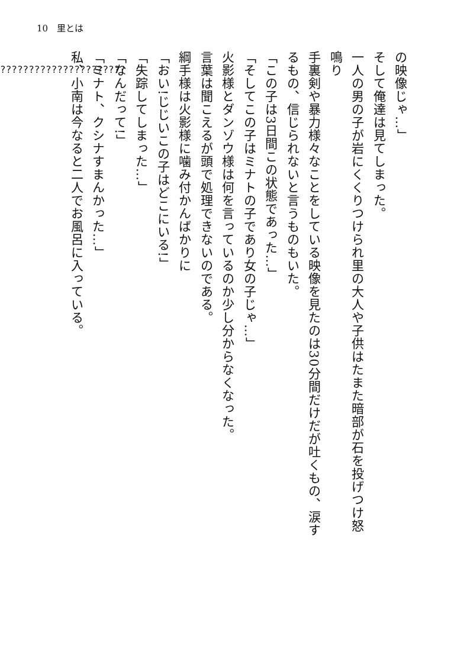10　里とは
の映像じゃ…」
そして俺達は見てしまった。
一人の男の子が岩にくくりつけられ里の大人や子供はたまた暗部が石を投げつけ怒
鳴り
手裏剣や暴力様々なことをしている映像を見たのは30分間だけだが吐くもの、涙す
るもの、信じられないと言うものもいた。
「この子は3日間この状態であった…」
「そしてこの子はミナトの子であり女の子じゃ…」
火影様とダンゾウ様は何を言っているのか少し分からなくなった。
言葉は聞こえるが頭で処理できないのである。
綱手様は火影様に噛み付かんばかりに
「おい!じじいこの子はどこにいる!」
「失踪してしまった…」
「なんだって!」
「ミナト、クシナすまんかった…」
私、小南は今なると二人でお風呂に入っている。
??????????????????????